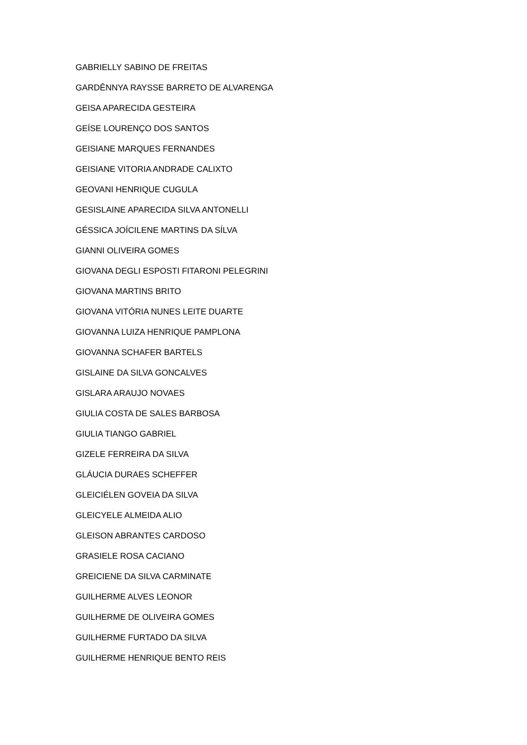GABRIELLY SABINO DE FREITAS
GARDÊNNYA RAYSSE BARRETO DE ALVARENGA
GEISA APARECIDA GESTEIRA
GEÍSE LOURENÇO DOS SANTOS
GEISIANE MARQUES FERNANDES
GEISIANE VITORIA ANDRADE CALIXTO
GEOVANI HENRIQUE CUGULA
GESISLAINE APARECIDA SILVA ANTONELLI
GÉSSICA JOÍCILENE MARTINS DA SÍLVA
GIANNI OLIVEIRA GOMES
GIOVANA DEGLI ESPOSTI FITARONI PELEGRINI
GIOVANA MARTINS BRITO
GIOVANA VITÓRIA NUNES LEITE DUARTE
GIOVANNA LUIZA HENRIQUE PAMPLONA
GIOVANNA SCHAFER BARTELS
GISLAINE DA SILVA GONCALVES
GISLARA ARAUJO NOVAES
GIULIA COSTA DE SALES BARBOSA
GIULIA TIANGO GABRIEL
GIZELE FERREIRA DA SILVA
GLÁUCIA DURAES SCHEFFER
GLEICIÉLEN GOVEIA DA SILVA
GLEICYELE ALMEIDA ALIO
GLEISON ABRANTES CARDOSO
GRASIELE ROSA CACIANO
GREICIENE DA SILVA CARMINATE
GUILHERME ALVES LEONOR
GUILHERME DE OLIVEIRA GOMES
GUILHERME FURTADO DA SILVA
GUILHERME HENRIQUE BENTO REIS